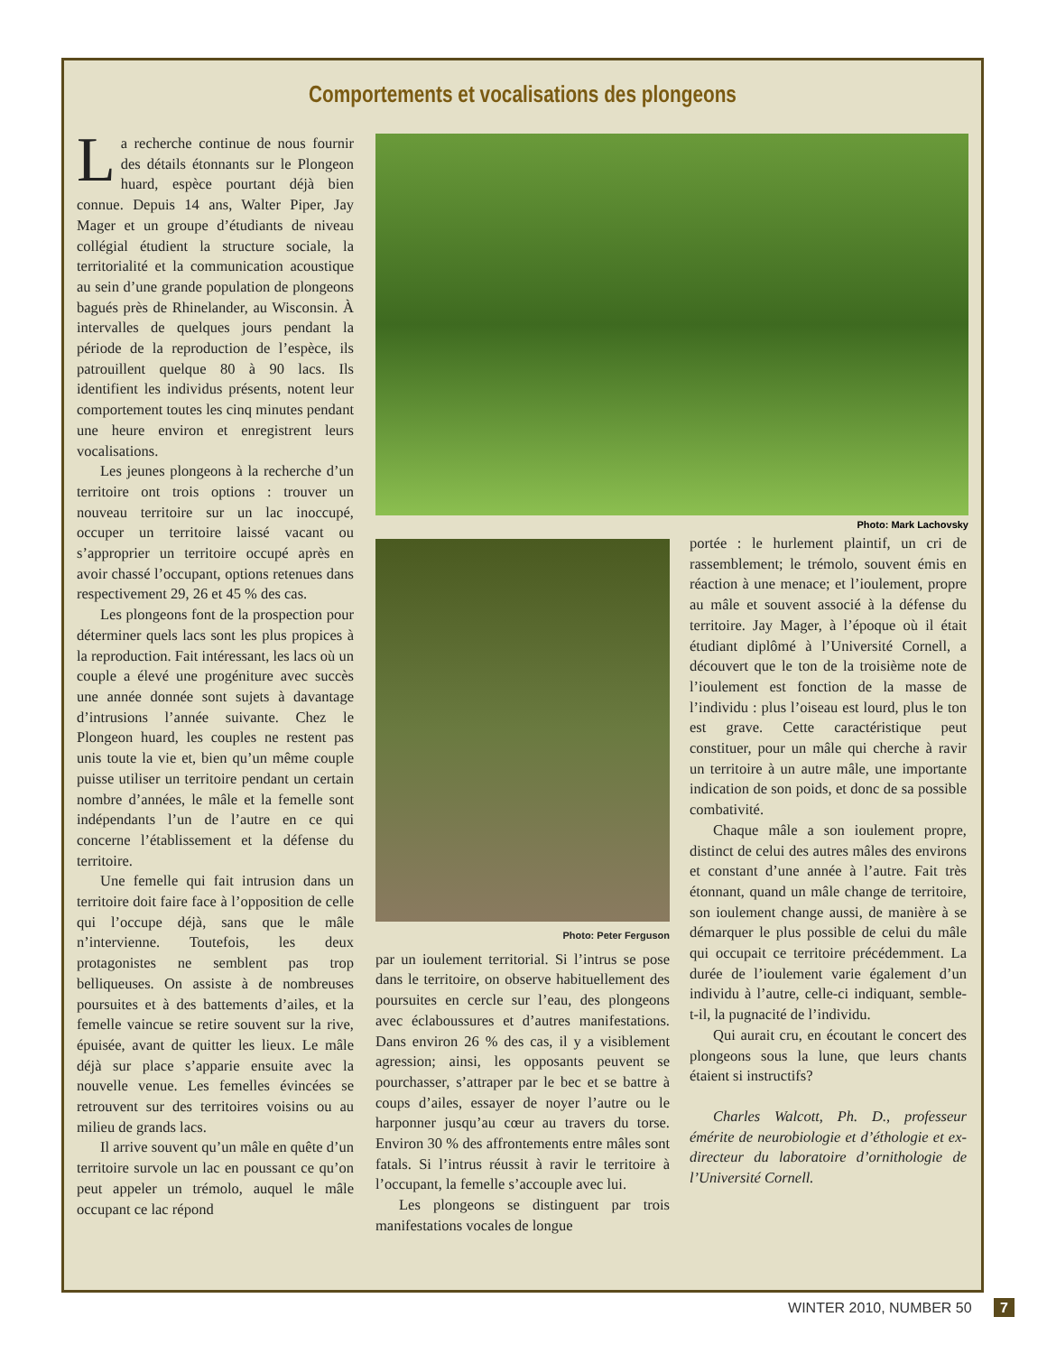Comportements et vocalisations des plongeons
La recherche continue de nous fournir des détails étonnants sur le Plongeon huard, espèce pourtant déjà bien connue. Depuis 14 ans, Walter Piper, Jay Mager et un groupe d’étudiants de niveau collégial étudient la structure sociale, la territorialité et la communication acoustique au sein d’une grande population de plongeons bagués près de Rhinelander, au Wisconsin. À intervalles de quelques jours pendant la période de la reproduction de l’espèce, ils patrouillent quelque 80 à 90 lacs. Ils identifient les individus présents, notent leur comportement toutes les cinq minutes pendant une heure environ et enregistrent leurs vocalisations.
Les jeunes plongeons à la recherche d’un territoire ont trois options : trouver un nouveau territoire sur un lac inoccupé, occuper un territoire laissé vacant ou s’approprier un territoire occupé après en avoir chassé l’occupant, options retenues dans respectivement 29, 26 et 45 % des cas.
Les plongeons font de la prospection pour déterminer quels lacs sont les plus propices à la reproduction. Fait intéressant, les lacs où un couple a élevé une progéniture avec succès une année donnée sont sujets à davantage d’intrusions l’année suivante. Chez le Plongeon huard, les couples ne restent pas unis toute la vie et, bien qu’un même couple puisse utiliser un territoire pendant un certain nombre d’années, le mâle et la femelle sont indépendants l’un de l’autre en ce qui concerne l’établissement et la défense du territoire.
Une femelle qui fait intrusion dans un territoire doit faire face à l’opposition de celle qui l’occupe déjà, sans que le mâle n’intervienne. Toutefois, les deux protagonistes ne semblent pas trop belliqueuses. On assiste à de nombreuses poursuites et à des battements d’ailes, et la femelle vaincue se retire souvent sur la rive, épuisée, avant de quitter les lieux. Le mâle déjà sur place s’apparie ensuite avec la nouvelle venue. Les femelles évincées se retrouvent sur des territoires voisins ou au milieu de grands lacs.
Il arrive souvent qu’un mâle en quête d’un territoire survole un lac en poussant ce qu’on peut appeler un trémolo, auquel le mâle occupant ce lac répond
Photo: Mark Lachovsky
Photo: Peter Ferguson
par un ioulement territorial. Si l’intrus se pose dans le territoire, on observe habituellement des poursuites en cercle sur l’eau, des plongeons avec éclaboussures et d’autres manifestations. Dans environ 26 % des cas, il y a visiblement agression; ainsi, les opposants peuvent se pourchasser, s’attraper par le bec et se battre à coups d’ailes, essayer de noyer l’autre ou le harponner jusqu’au cœur au travers du torse. Environ 30 % des affrontements entre mâles sont fatals. Si l’intrus réussit à ravir le territoire à l’occupant, la femelle s’accouple avec lui.
Les plongeons se distinguent par trois manifestations vocales de longue
portée : le hurlement plaintif, un cri de rassemblement; le trémolo, souvent émis en réaction à une menace; et l’ioulement, propre au mâle et souvent associé à la défense du territoire. Jay Mager, à l’époque où il était étudiant diplômé à l’Université Cornell, a découvert que le ton de la troisième note de l’ioulement est fonction de la masse de l’individu : plus l’oiseau est lourd, plus le ton est grave. Cette caractéristique peut constituer, pour un mâle qui cherche à ravir un territoire à un autre mâle, une importante indication de son poids, et donc de sa possible combativité.
Chaque mâle a son ioulement propre, distinct de celui des autres mâles des environs et constant d’une année à l’autre. Fait très étonnant, quand un mâle change de territoire, son ioulement change aussi, de manière à se démarquer le plus possible de celui du mâle qui occupait ce territoire précédemment. La durée de l’ioulement varie également d’un individu à l’autre, celle-ci indiquant, semble-t-il, la pugnacité de l’individu.
Qui aurait cru, en écoutant le concert des plongeons sous la lune, que leurs chants étaient si instructifs?
Charles Walcott, Ph. D., professeur émérite de neurobiologie et d’éthologie et ex-directeur du laboratoire d’ornithologie de l’Université Cornell.
WINTER 2010, NUMBER 50 7